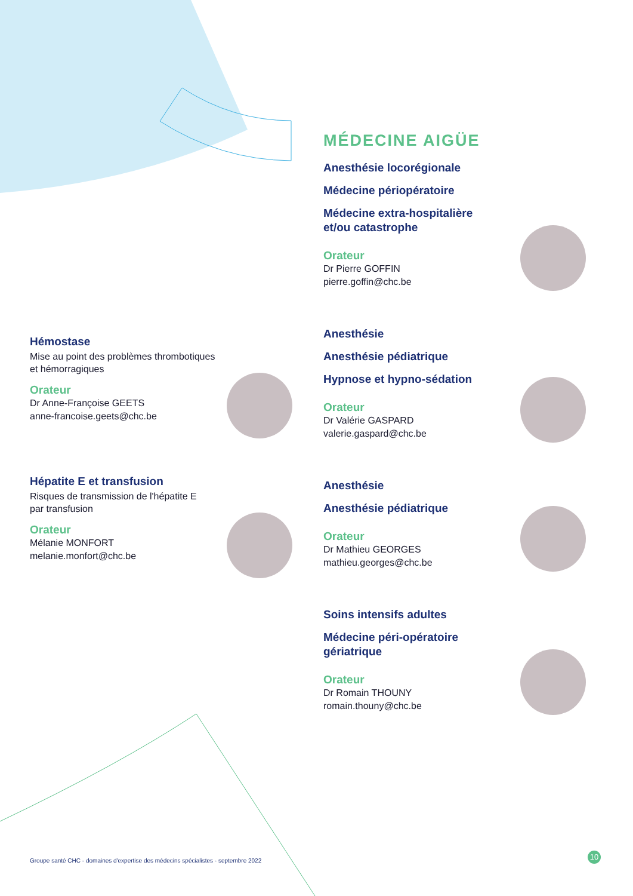Hémostase
Mise au point des problèmes thrombotiques
et hémorragiques
Orateur
Dr Anne-Françoise GEETS
anne-francoise.geets@chc.be
Hépatite E et transfusion
Risques de transmission de l'hépatite E
par transfusion
Orateur
Mélanie MONFORT
melanie.monfort@chc.be
MÉDECINE AIGÜE
Anesthésie locorégionale
Médecine périopératoire
Médecine extra-hospitalière
et/ou catastrophe
Orateur
Dr Pierre GOFFIN
pierre.goffin@chc.be
Anesthésie
Anesthésie pédiatrique
Hypnose et hypno-sédation
Orateur
Dr Valérie GASPARD
valerie.gaspard@chc.be
Anesthésie
Anesthésie pédiatrique
Orateur
Dr Mathieu GEORGES
mathieu.georges@chc.be
Soins intensifs adultes
Médecine péri-opératoire
gériatrique
Orateur
Dr Romain THOUNY
romain.thouny@chc.be
Groupe santé CHC - domaines d'expertise des médecins spécialistes - septembre 2022
10